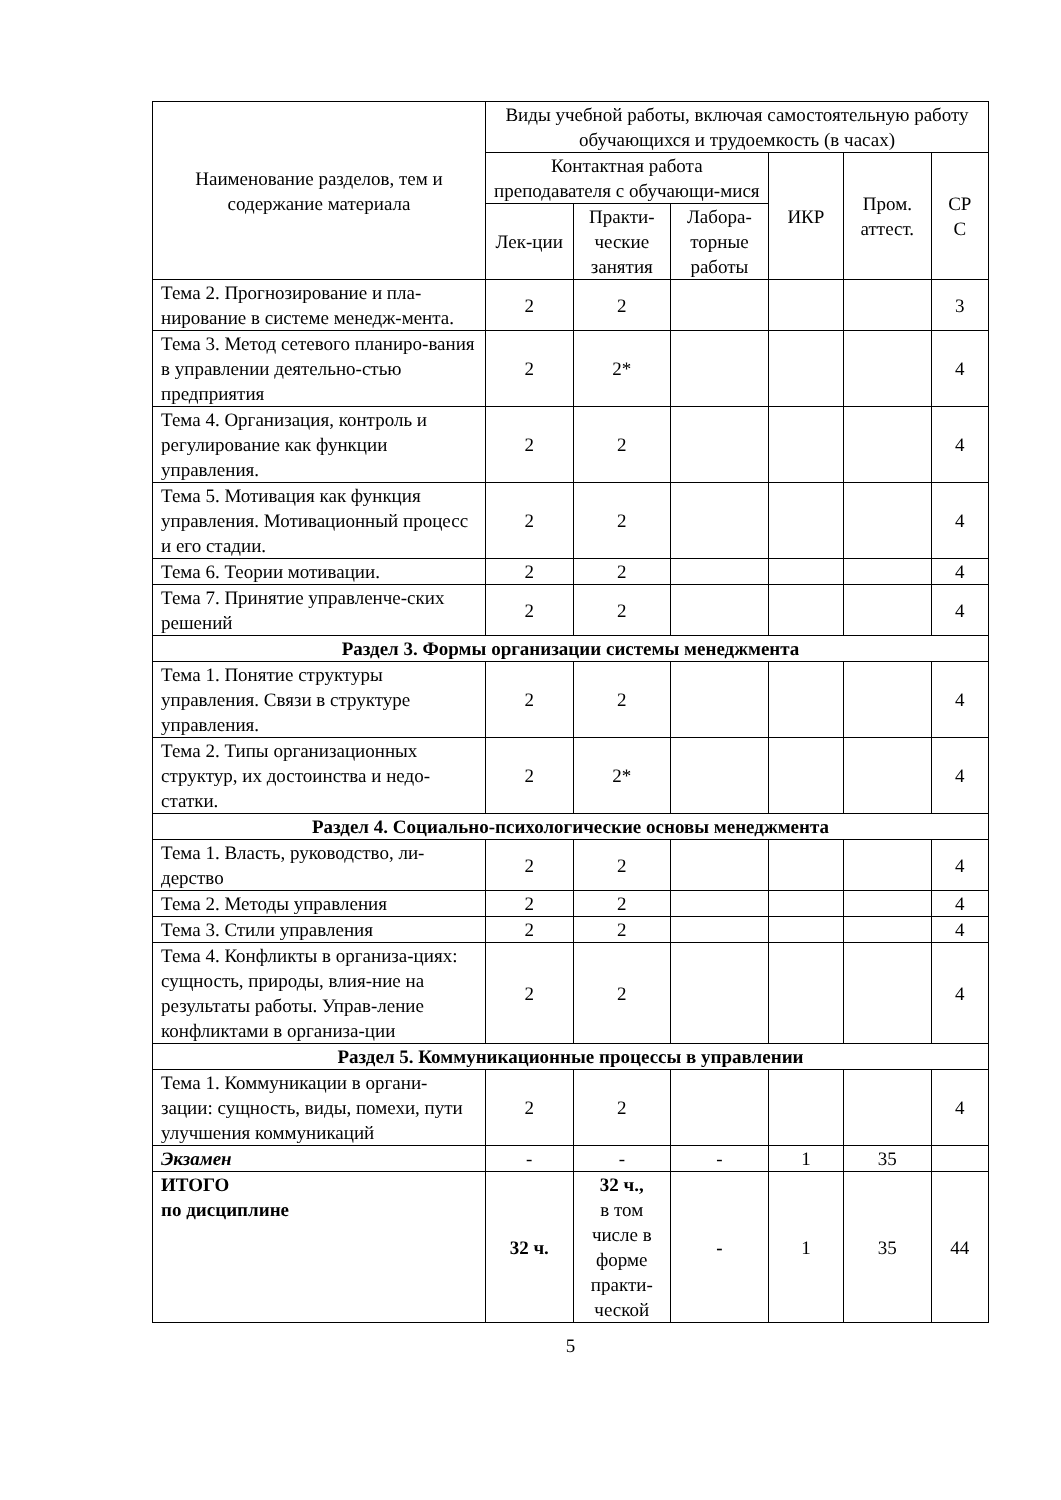| Наименование разделов, тем и содержание материала | Виды учебной работы, включая самостоятельную работу обучающихся и трудоемкость (в часах) | | | | | |
| --- | --- | --- | --- | --- | --- | --- |
| | Контактная работа преподавателя с обучающи-мися | | | ИКР | Пром. аттест. | СР С |
| | Лек-ции | Практи-ческие занятия | Лабора-торные работы | | | |
| Тема 2. Прогнозирование и пла-нирование в системе менедж-мента. | 2 | 2 | | | | 3 |
| Тема 3. Метод сетевого планиро-вания в управлении деятельно-стью предприятия | 2 | 2* | | | | 4 |
| Тема 4. Организация, контроль и регулирование как функции управления. | 2 | 2 | | | | 4 |
| Тема 5. Мотивация как функция управления. Мотивационный процесс и его стадии. | 2 | 2 | | | | 4 |
| Тема 6. Теории мотивации. | 2 | 2 | | | | 4 |
| Тема 7. Принятие управленче-ских решений | 2 | 2 | | | | 4 |
| Раздел 3. Формы организации системы менеджмента | | | | | | |
| Тема 1. Понятие структуры управления. Связи в структуре управления. | 2 | 2 | | | | 4 |
| Тема 2. Типы организационных структур, их достоинства и недо-статки. | 2 | 2* | | | | 4 |
| Раздел 4. Социально-психологические основы менеджмента | | | | | | |
| Тема 1. Власть, руководство, ли-дерство | 2 | 2 | | | | 4 |
| Тема 2. Методы управления | 2 | 2 | | | | 4 |
| Тема 3. Стили управления | 2 | 2 | | | | 4 |
| Тема 4. Конфликты в организа-циях: сущность, природы, влия-ние на результаты работы. Управ-ление конфликтами в организа-ции | 2 | 2 | | | | 4 |
| Раздел 5. Коммуникационные процессы в управлении | | | | | | |
| Тема 1. Коммуникации в органи-зации: сущность, виды, помехи, пути улучшения коммуникаций | 2 | 2 | | | | 4 |
| Экзамен | - | - | - | 1 | 35 | |
| ИТОГО по дисциплине | 32 ч. | 32 ч., в том числе в форме практи-ческой | - | 1 | 35 | 44 |
5